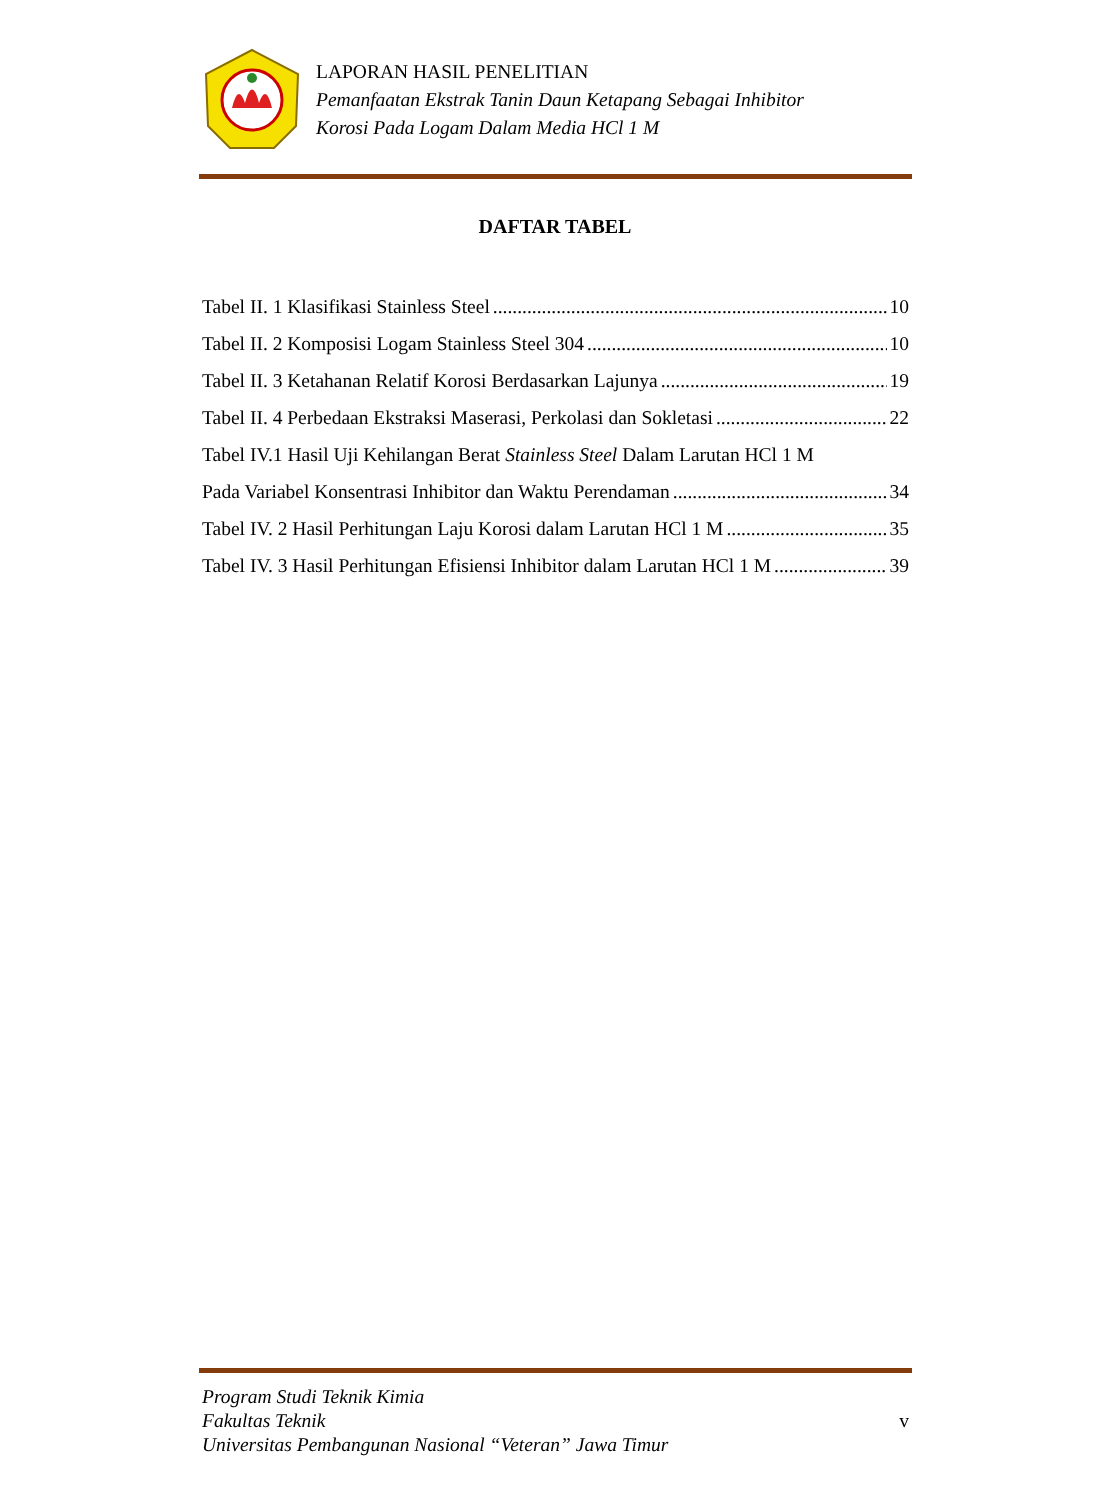LAPORAN HASIL PENELITIAN
Pemanfaatan Ekstrak Tanin Daun Ketapang Sebagai Inhibitor
Korosi Pada Logam Dalam Media HCl 1 M
DAFTAR TABEL
Tabel II. 1 Klasifikasi Stainless Steel 10
Tabel II. 2 Komposisi Logam Stainless Steel 304 10
Tabel II. 3 Ketahanan Relatif Korosi Berdasarkan Lajunya 19
Tabel II. 4 Perbedaan Ekstraksi Maserasi, Perkolasi dan Sokletasi 22
Tabel IV.1 Hasil Uji Kehilangan Berat Stainless Steel Dalam Larutan HCl 1 M
Pada Variabel Konsentrasi Inhibitor dan Waktu Perendaman 34
Tabel IV. 2 Hasil Perhitungan Laju Korosi dalam Larutan HCl 1 M 35
Tabel IV. 3 Hasil Perhitungan Efisiensi Inhibitor dalam Larutan HCl 1 M 39
Program Studi Teknik Kimia
Fakultas Teknik
Universitas Pembangunan Nasional “Veteran” Jawa Timur
v